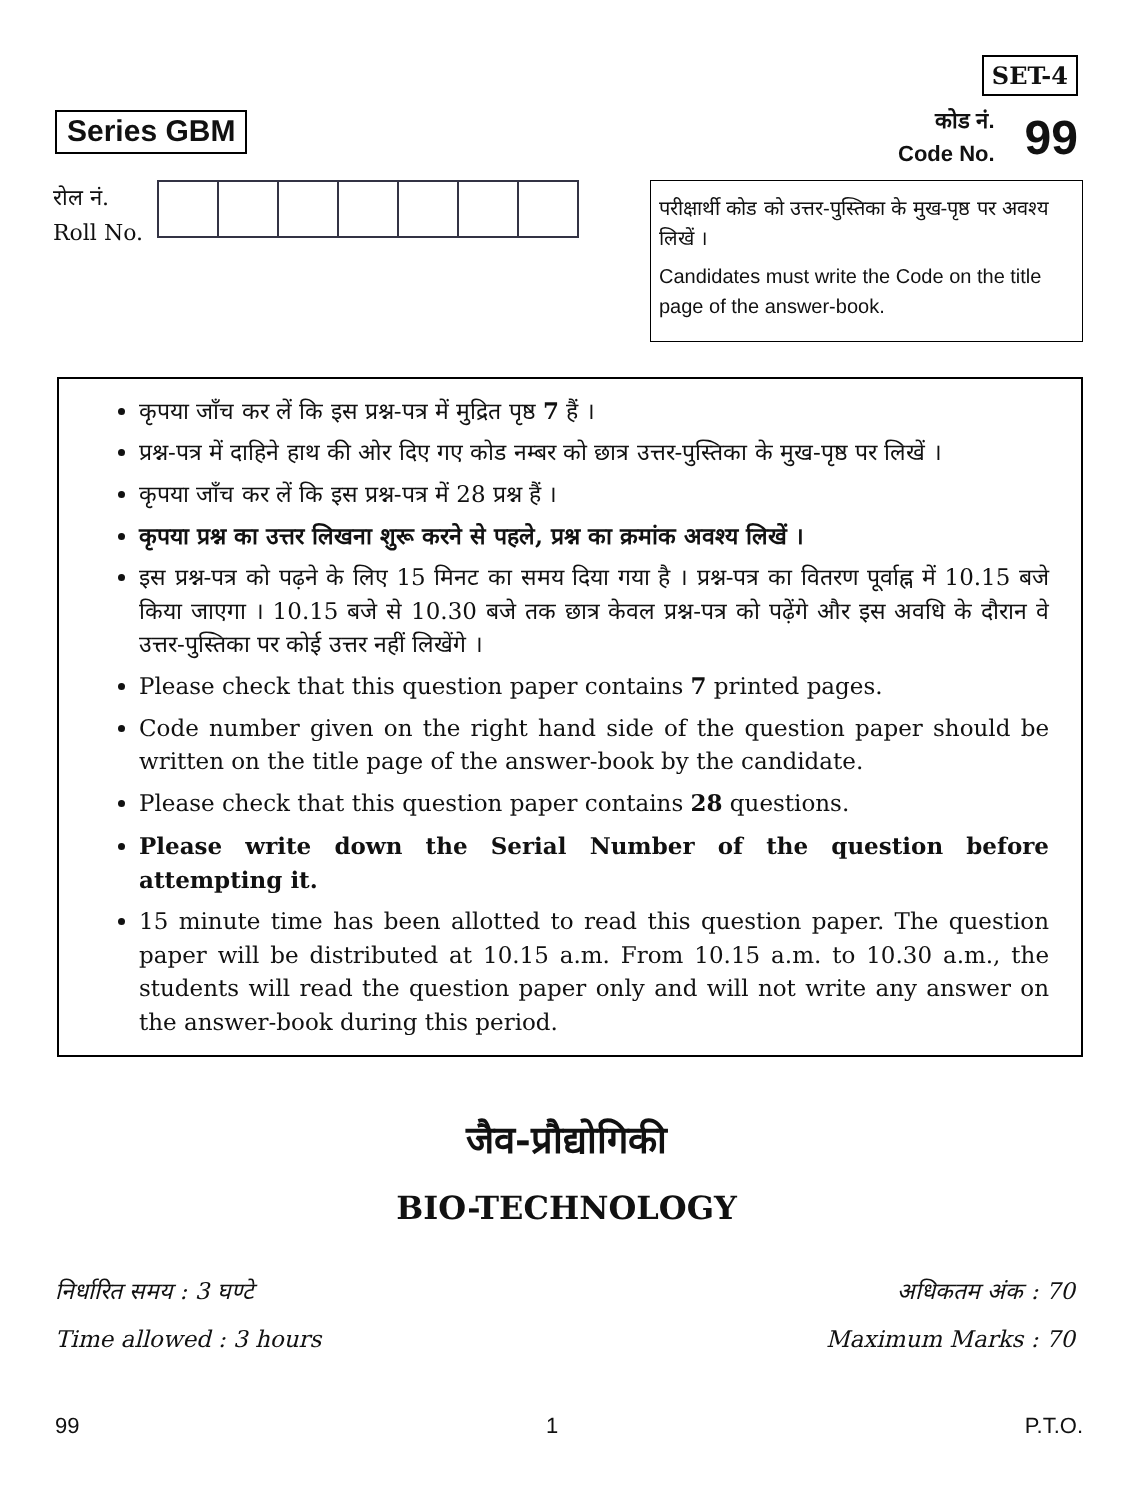Series GBM
SET-4
कोड नं.
Code No.
99
रोल नं.
Roll No.
परीक्षार्थी कोड को उत्तर-पुस्तिका के मुख-पृष्ठ पर अवश्य लिखें ।
Candidates must write the Code on the title page of the answer-book.
कृपया जाँच कर लें कि इस प्रश्न-पत्र में मुद्रित पृष्ठ 7 हैं ।
प्रश्न-पत्र में दाहिने हाथ की ओर दिए गए कोड नम्बर को छात्र उत्तर-पुस्तिका के मुख-पृष्ठ पर लिखें ।
कृपया जाँच कर लें कि इस प्रश्न-पत्र में 28 प्रश्न हैं ।
कृपया प्रश्न का उत्तर लिखना शुरू करने से पहले, प्रश्न का क्रमांक अवश्य लिखें ।
इस प्रश्न-पत्र को पढ़ने के लिए 15 मिनट का समय दिया गया है । प्रश्न-पत्र का वितरण पूर्वाह्न में 10.15 बजे किया जाएगा । 10.15 बजे से 10.30 बजे तक छात्र केवल प्रश्न-पत्र को पढ़ेंगे और इस अवधि के दौरान वे उत्तर-पुस्तिका पर कोई उत्तर नहीं लिखेंगे ।
Please check that this question paper contains 7 printed pages.
Code number given on the right hand side of the question paper should be written on the title page of the answer-book by the candidate.
Please check that this question paper contains 28 questions.
Please write down the Serial Number of the question before attempting it.
15 minute time has been allotted to read this question paper. The question paper will be distributed at 10.15 a.m. From 10.15 a.m. to 10.30 a.m., the students will read the question paper only and will not write any answer on the answer-book during this period.
जैव-प्रौद्योगिकी
BIO-TECHNOLOGY
निर्धारित समय : 3 घण्टे
Time allowed : 3 hours
अधिकतम अंक : 70
Maximum Marks : 70
99 1 P.T.O.